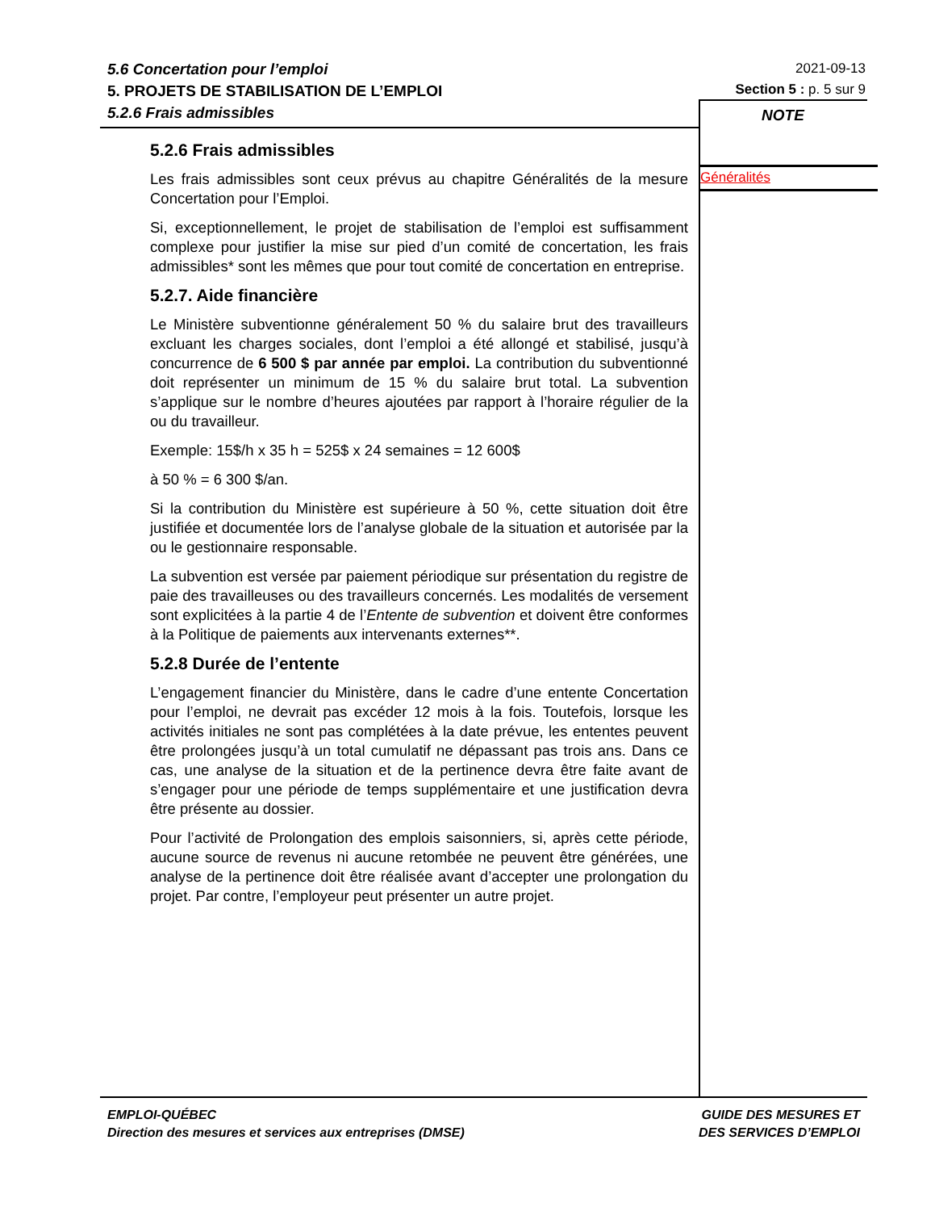5.6 Concertation pour l’emploi
5. PROJETS DE STABILISATION DE L’EMPLOI
5.2.6 Frais admissibles
2021-09-13
Section 5 : p. 5 sur 9
NOTE
Généralités
5.2.6 Frais admissibles
Les frais admissibles sont ceux prévus au chapitre Généralités de la mesure Concertation pour l’Emploi.
Si, exceptionnellement, le projet de stabilisation de l’emploi est suffisamment complexe pour justifier la mise sur pied d’un comité de concertation, les frais admissibles* sont les mêmes que pour tout comité de concertation en entreprise.
5.2.7. Aide financière
Le Ministère subventionne généralement 50 % du salaire brut des travailleurs excluant les charges sociales, dont l’emploi a été allongé et stabilisé, jusqu’à concurrence de 6 500 $ par année par emploi. La contribution du subventionné doit représenter un minimum de 15 % du salaire brut total. La subvention s’applique sur le nombre d’heures ajoutées par rapport à l’horaire régulier de la ou du travailleur.
Exemple: 15$/h x 35 h = 525$ x 24 semaines = 12 600$
à 50 % = 6 300 $/an.
Si la contribution du Ministère est supérieure à 50 %, cette situation doit être justifiée et documentée lors de l’analyse globale de la situation et autorisée par la ou le gestionnaire responsable.
La subvention est versée par paiement périodique sur présentation du registre de paie des travailleuses ou des travailleurs concernés. Les modalités de versement sont explicitées à la partie 4 de l’Entente de subvention et doivent être conformes à la Politique de paiements aux intervenants externes**.
5.2.8 Durée de l’entente
L’engagement financier du Ministère, dans le cadre d’une entente Concertation pour l’emploi, ne devrait pas excéder 12 mois à la fois. Toutefois, lorsque les activités initiales ne sont pas complétées à la date prévue, les ententes peuvent être prolongées jusqu’à un total cumulatif ne dépassant pas trois ans. Dans ce cas, une analyse de la situation et de la pertinence devra être faite avant de s’engager pour une période de temps supplémentaire et une justification devra être présente au dossier.
Pour l’activité de Prolongation des emplois saisonniers, si, après cette période, aucune source de revenus ni aucune retombée ne peuvent être générées, une analyse de la pertinence doit être réalisée avant d’accepter une prolongation du projet. Par contre, l’employeur peut présenter un autre projet.
EMPLOI-QUÉBEC
Direction des mesures et services aux entreprises (DMSE)
GUIDE DES MESURES ET
DES SERVICES D’EMPLOI